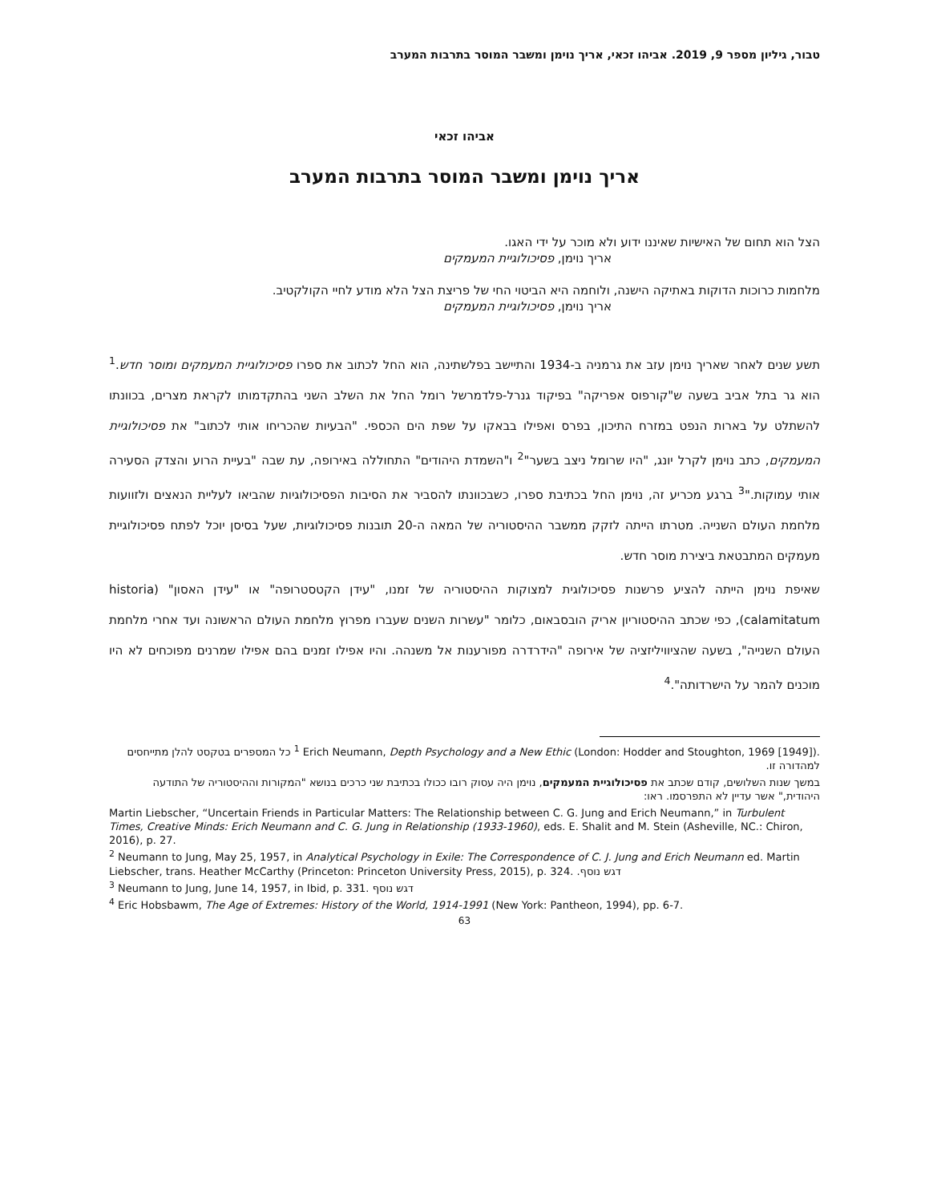טבור, גיליון מספר 9, 2019. אביהו זכאי, אריך נוימן ומשבר המוסר בתרבות המערב
אביהו זכאי
אריך נוימן ומשבר המוסר בתרבות המערב
הצל הוא תחום של האישיות שאיננו ידוע ולא מוכר על ידי האגו.
אריך נוימן, פסיכולוגיית המעמקים
מלחמות כרוכות הדוקות באתיקה הישנה, ולוחמה היא הביטוי החי של פריצת הצל הלא מודע לחיי הקולקטיב.
אריך נוימן, פסיכולוגיית המעמקים
תשע שנים לאחר שאריך נוימן עזב את גרמניה ב-1934 והתיישב בפלשתינה, הוא החל לכתוב את ספרו פסיכולוגיית המעמקים ומוסר חדש.<sup>1</sup> הוא גר בתל אביב בשעה ש"קורפוס אפריקה" בפיקוד גנרל-פלדמרשל רומל החל את השלב השני בהתקדמותו לקראת מצרים, בכוונתו להשתלט על בארות הנפט במזרח התיכון, בפרס ואפילו בבאקו על שפת הים הכספי. "הבעיות שהכריחו אותי לכתוב" את פסיכולוגיית המעמקים, כתב נוימן לקרל יונג, "היו שרומל ניצב בשער"<sup>2</sup> ו"השמדת היהודים" התחוללה באירופה, עת שבה "בעיית הרוע והצדק הסעירה אותי עמוקות."<sup>3</sup> ברגע מכריע זה, נוימן החל בכתיבת ספרו, כשבכוונתו להסביר את הסיבות הפסיכולוגיות שהביאו לעליית הנאצים ולזוועות מלחמת העולם השנייה. מטרתו הייתה לזקק ממשבר ההיסטוריה של המאה ה-20 תובנות פסיכולוגיות, שעל בסיסן יוכל לפתח פסיכולוגיית מעמקים המתבטאת ביצירת מוסר חדש.
שאיפת נוימן הייתה להציע פרשנות פסיכולוגית למצוקות ההיסטוריה של זמנו, "עידן הקטסטרופה" או "עידן האסון" (historia calamitatum), כפי שכתב ההיסטוריון אריק הובסבאום, כלומר "עשרות השנים שעברו מפרוץ מלחמת העולם הראשונה ועד אחרי מלחמת העולם השנייה", בשעה שהציוויליזציה של אירופה "הידרדרה מפורענות אל משנהה. והיו אפילו זמנים בהם אפילו שמרנים מפוכחים לא היו מוכנים להמר על הישרדותה".<sup>4</sup>
<sup>1</sup> Erich Neumann, Depth Psychology and a New Ethic (London: Hodder and Stoughton, 1969 [1949]). כל המספרים בטקסט להלן מתייחסים למהדורה זו.
במשך שנות השלושים, קודם שכתב את פסיכולוגיית המעמקים, נוימן היה עסוק רובו ככולו בכתיבת שני כרכים בנושא "המקורות וההיסטוריה של התודעה היהודית," אשר עדיין לא התפרסמו. ראו:
Martin Liebscher, “Uncertain Friends in Particular Matters: The Relationship between C. G. Jung and Erich Neumann,” in Turbulent Times, Creative Minds: Erich Neumann and C. G. Jung in Relationship (1933-1960), eds. E. Shalit and M. Stein (Asheville, NC.: Chiron, 2016), p. 27.
<sup>2</sup> Neumann to Jung, May 25, 1957, in Analytical Psychology in Exile: The Correspondence of C. J. Jung and Erich Neumann ed. Martin Liebscher, trans. Heather McCarthy (Princeton: Princeton University Press, 2015), p. 324. דגש נוסף.
<sup>3</sup> Neumann to Jung, June 14, 1957, in Ibid, p. 331. דגש נוסף
<sup>4</sup> Eric Hobsbawm, The Age of Extremes: History of the World, 1914-1991 (New York: Pantheon, 1994), pp. 6-7.
63